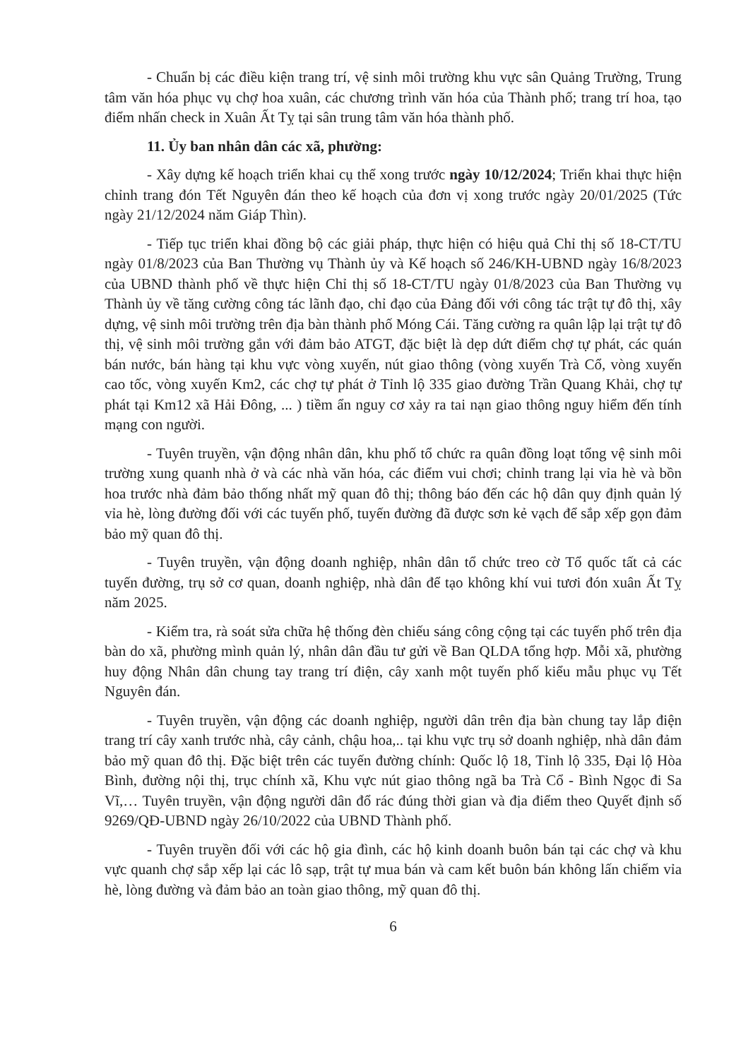- Chuẩn bị các điều kiện trang trí, vệ sinh môi trường khu vực sân Quảng Trường, Trung tâm văn hóa phục vụ chợ hoa xuân, các chương trình văn hóa của Thành phố; trang trí hoa, tạo điểm nhấn check in Xuân Ất Tỵ tại sân trung tâm văn hóa thành phố.
11. Ủy ban nhân dân các xã, phường:
- Xây dựng kế hoạch triển khai cụ thể xong trước ngày 10/12/2024; Triển khai thực hiện chỉnh trang đón Tết Nguyên đán theo kế hoạch của đơn vị xong trước ngày 20/01/2025 (Tức ngày 21/12/2024 năm Giáp Thìn).
- Tiếp tục triển khai đồng bộ các giải pháp, thực hiện có hiệu quả Chỉ thị số 18-CT/TU ngày 01/8/2023 của Ban Thường vụ Thành ủy và Kế hoạch số 246/KH-UBND ngày 16/8/2023 của UBND thành phố về thực hiện Chỉ thị số 18-CT/TU ngày 01/8/2023 của Ban Thường vụ Thành ủy về tăng cường công tác lãnh đạo, chỉ đạo của Đảng đối với công tác trật tự đô thị, xây dựng, vệ sinh môi trường trên địa bàn thành phố Móng Cái. Tăng cường ra quân lập lại trật tự đô thị, vệ sinh môi trường gắn với đảm bảo ATGT, đặc biệt là dẹp dứt điểm chợ tự phát, các quán bán nước, bán hàng tại khu vực vòng xuyến, nút giao thông (vòng xuyến Trà Cổ, vòng xuyến cao tốc, vòng xuyến Km2, các chợ tự phát ở Tỉnh lộ 335 giao đường Trần Quang Khải, chợ tự phát tại Km12 xã Hải Đông, ... ) tiềm ẩn nguy cơ xảy ra tai nạn giao thông nguy hiểm đến tính mạng con người.
- Tuyên truyền, vận động nhân dân, khu phố tổ chức ra quân đồng loạt tổng vệ sinh môi trường xung quanh nhà ở và các nhà văn hóa, các điểm vui chơi; chỉnh trang lại vỉa hè và bồn hoa trước nhà đảm bảo thống nhất mỹ quan đô thị; thông báo đến các hộ dân quy định quản lý vỉa hè, lòng đường đối với các tuyến phố, tuyến đường đã được sơn kẻ vạch để sắp xếp gọn đảm bảo mỹ quan đô thị.
- Tuyên truyền, vận động doanh nghiệp, nhân dân tổ chức treo cờ Tổ quốc tất cả các tuyến đường, trụ sở cơ quan, doanh nghiệp, nhà dân để tạo không khí vui tươi đón xuân Ất Tỵ năm 2025.
- Kiểm tra, rà soát sửa chữa hệ thống đèn chiếu sáng công cộng tại các tuyến phố trên địa bàn do xã, phường mình quản lý, nhân dân đầu tư gửi về Ban QLDA tổng hợp. Mỗi xã, phường huy động Nhân dân chung tay trang trí điện, cây xanh một tuyến phố kiểu mẫu phục vụ Tết Nguyên đán.
- Tuyên truyền, vận động các doanh nghiệp, người dân trên địa bàn chung tay lắp điện trang trí cây xanh trước nhà, cây cảnh, chậu hoa,.. tại khu vực trụ sở doanh nghiệp, nhà dân đảm bảo mỹ quan đô thị. Đặc biệt trên các tuyến đường chính: Quốc lộ 18, Tỉnh lộ 335, Đại lộ Hòa Bình, đường nội thị, trục chính xã, Khu vực nút giao thông ngã ba Trà Cổ - Bình Ngọc đi Sa Vĩ,… Tuyên truyền, vận động người dân đổ rác đúng thời gian và địa điểm theo Quyết định số 9269/QĐ-UBND ngày 26/10/2022 của UBND Thành phố.
- Tuyên truyền đối với các hộ gia đình, các hộ kinh doanh buôn bán tại các chợ và khu vực quanh chợ sắp xếp lại các lô sạp, trật tự mua bán và cam kết buôn bán không lấn chiếm vỉa hè, lòng đường và đảm bảo an toàn giao thông, mỹ quan đô thị.
6